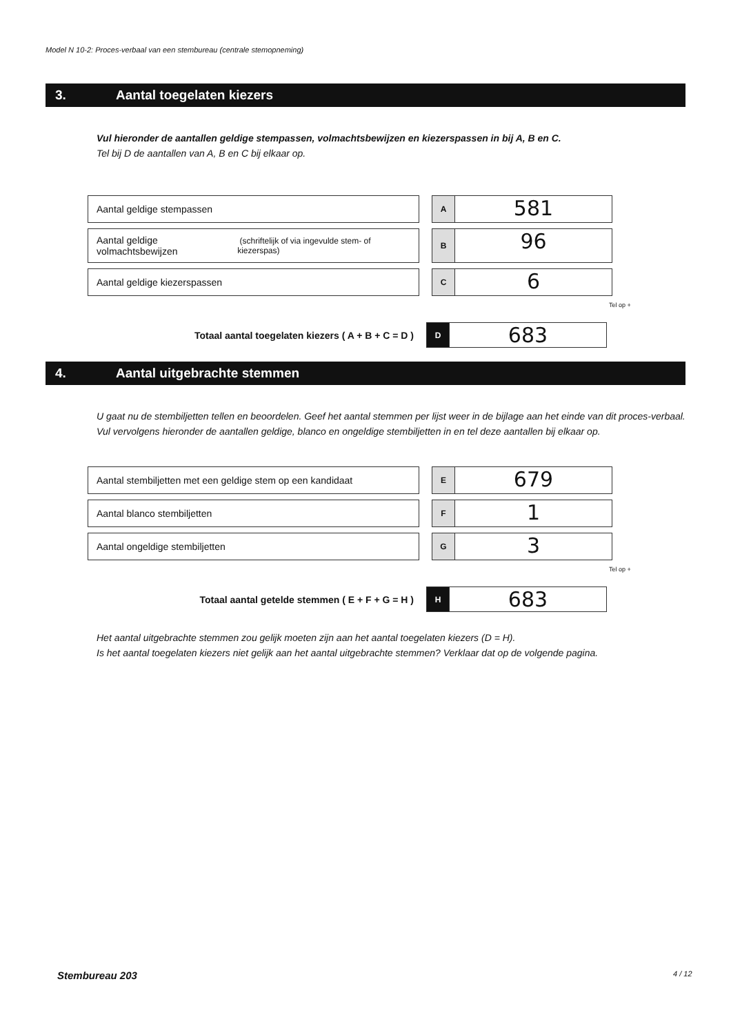Model N 10-2: Proces-verbaal van een stembureau (centrale stemopneming)
3. Aantal toegelaten kiezers
Vul hieronder de aantallen geldige stempassen, volmachtsbewijzen en kiezerspassen in bij A, B en C.
Tel bij D de aantallen van A, B en C bij elkaar op.
Aantal geldige stempassen
A
581
Aantal geldige volmachtsbewijzen (schriftelijk of via ingevulde stem- of kiezerspas)
B
96
Aantal geldige kiezerspassen
C
6
Tel op +
Totaal aantal toegelaten kiezers ( A + B + C = D )
D
683
4. Aantal uitgebrachte stemmen
U gaat nu de stembiljetten tellen en beoordelen. Geef het aantal stemmen per lijst weer in de bijlage aan het einde van dit proces-verbaal.
Vul vervolgens hieronder de aantallen geldige, blanco en ongeldige stembiljetten in en tel deze aantallen bij elkaar op.
Aantal stembiljetten met een geldige stem op een kandidaat
E
679
Aantal blanco stembiljetten
F
1
Aantal ongeldige stembiljetten
G
3
Tel op +
Totaal aantal getelde stemmen ( E + F + G = H )
H
683
Het aantal uitgebrachte stemmen zou gelijk moeten zijn aan het aantal toegelaten kiezers (D = H).
Is het aantal toegelaten kiezers niet gelijk aan het aantal uitgebrachte stemmen? Verklaar dat op de volgende pagina.
Stembureau 203 4 / 12